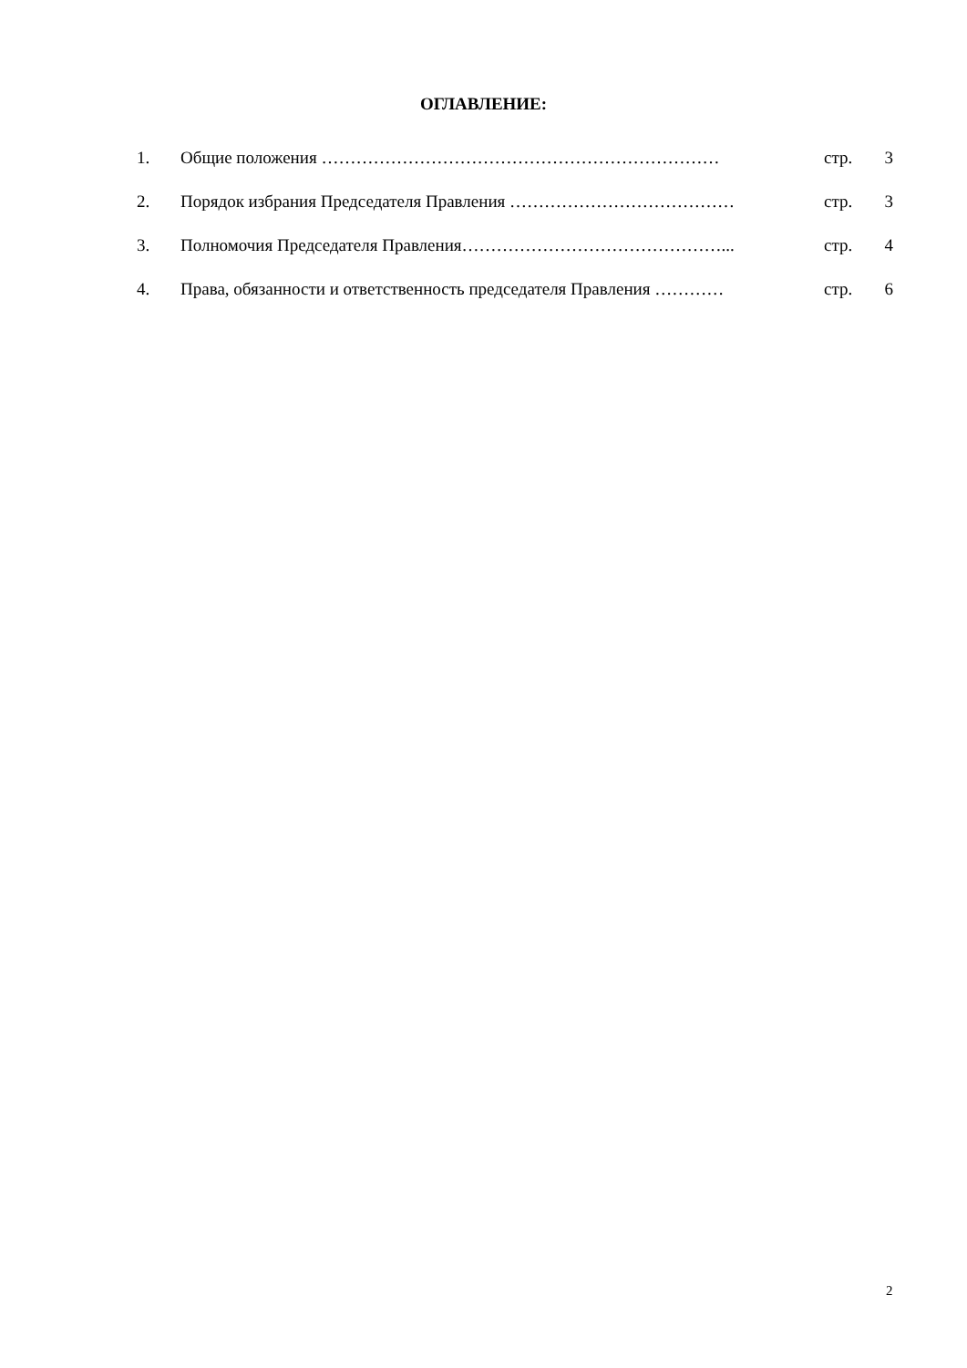ОГЛАВЛЕНИЕ:
| 1. | Общие положения …………………………………………………………… | стр. | 3 |
| 2. | Порядок избрания Председателя Правления ………………………………… | стр. | 3 |
| 3. | Полномочия Председателя Правления………………………………………... | стр. | 4 |
| 4. | Права, обязанности и ответственность председателя Правления ………… | стр. | 6 |
2